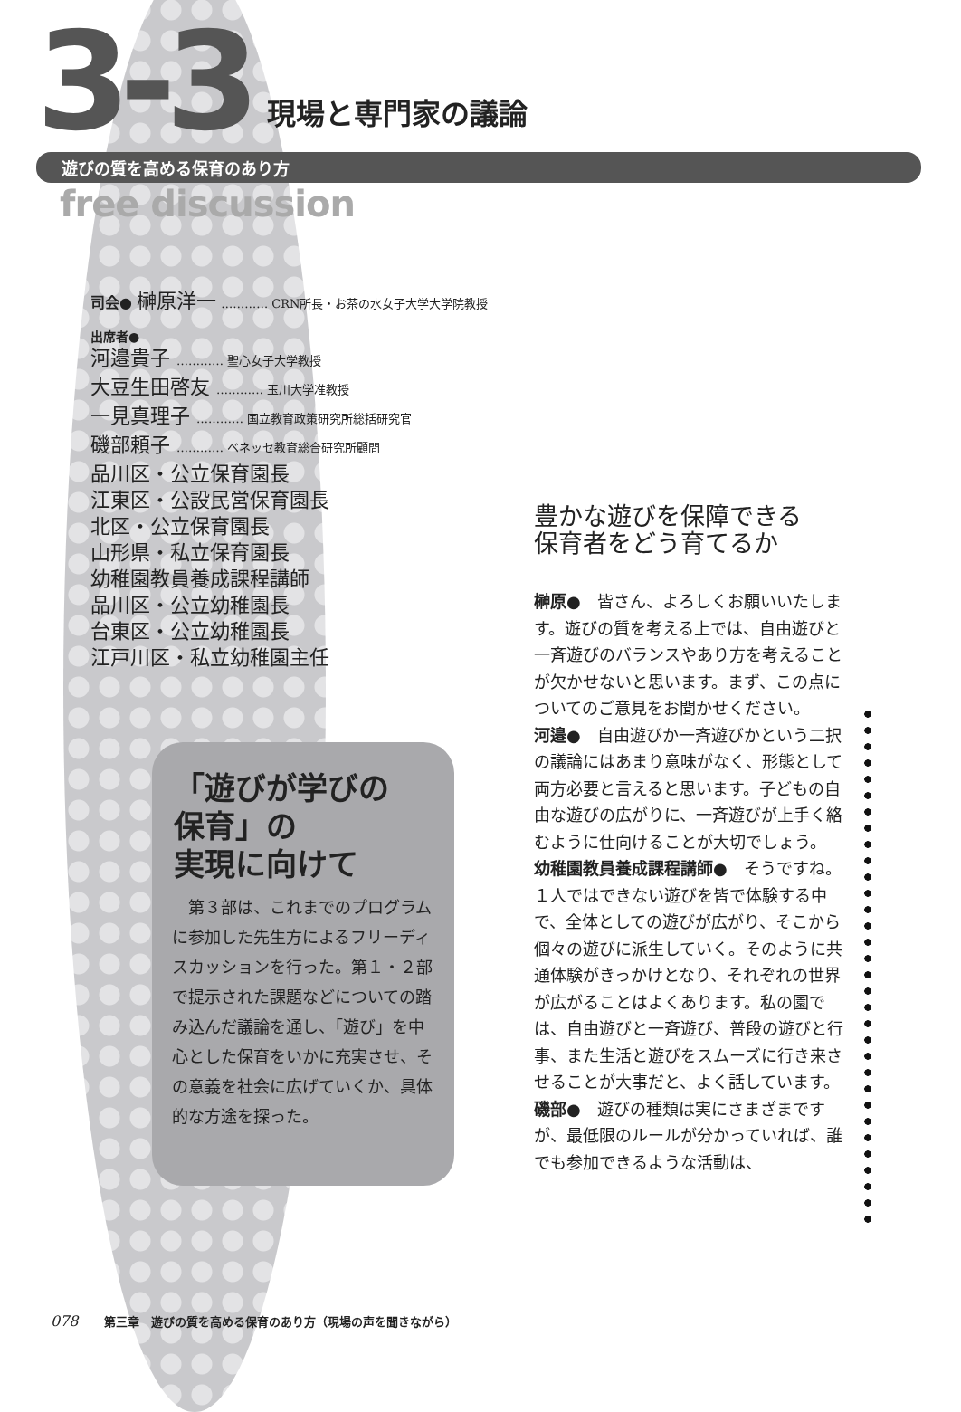3-3 現場と専門家の議論
遊びの質を高める保育のあり方
free discussion
司会● 榊原洋一 ………… CRN所長・お茶の水女子大学大学院教授
出席者●
河邉貴子 ………… 聖心女子大学教授
大豆生田啓友 ………… 玉川大学准教授
一見真理子 ………… 国立教育政策研究所総括研究官
磯部頼子 ………… ベネッセ教育総合研究所顧問
品川区・公立保育園長
江東区・公設民営保育園長
北区・公立保育園長
山形県・私立保育園長
幼稚園教員養成課程講師
品川区・公立幼稚園長
台東区・公立幼稚園長
江戸川区・私立幼稚園主任
「遊びが学びの
保育」の
実現に向けて
　第３部は、これまでのプログラムに参加した先生方によるフリーディスカッションを行った。第１・２部で提示された課題などについての踏み込んだ議論を通し、「遊び」を中心とした保育をいかに充実させ、その意義を社会に広げていくか、具体的な方途を探った。
豊かな遊びを保障できる
保育者をどう育てるか
榊原●　皆さん、よろしくお願いいたします。遊びの質を考える上では、自由遊びと一斉遊びのバランスやあり方を考えることが欠かせないと思います。まず、この点についてのご意見をお聞かせください。
河邉●　自由遊びか一斉遊びかという二択の議論にはあまり意味がなく、形態として両方必要と言えると思います。子どもの自由な遊びの広がりに、一斉遊びが上手く絡むように仕向けることが大切でしょう。
幼稚園教員養成課程講師●　そうですね。１人ではできない遊びを皆で体験する中で、全体としての遊びが広がり、そこから個々の遊びに派生していく。そのように共通体験がきっかけとなり、それぞれの世界が広がることはよくあります。私の園では、自由遊びと一斉遊び、普段の遊びと行事、また生活と遊びをスムーズに行き来させることが大事だと、よく話しています。
磯部●　遊びの種類は実にさまざまですが、最低限のルールが分かっていれば、誰でも参加できるような活動は、
078 第三章　遊びの質を高める保育のあり方（現場の声を聞きながら）